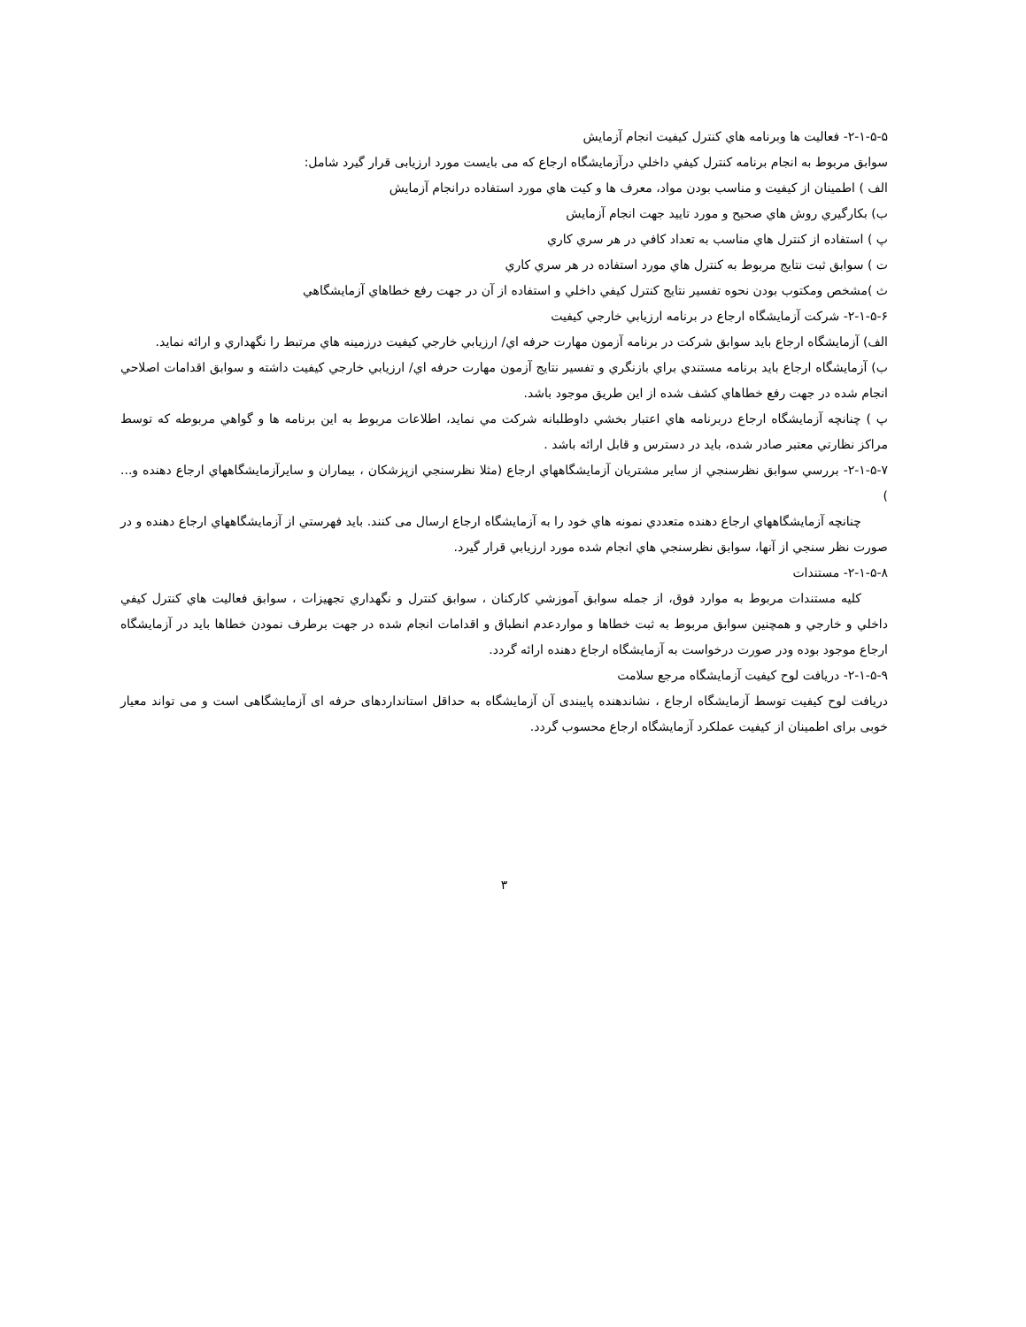۲-۱-۵-۵- فعاليت ها وبرنامه هاي كنترل كيفيت انجام آزمايش
سوابق مربوط به انجام برنامه كنترل كيفي داخلي درآزمايشگاه ارجاع كه می بايست مورد ارزيابی قرار گيرد شامل:
الف ) اطمينان از كيفيت و مناسب بودن مواد، معرف ها و كيت هاي مورد استفاده درانجام آزمايش
ب) بكارگيري روش هاي صحيح و مورد تاييد جهت انجام آزمايش
پ ) استفاده از كنترل هاي مناسب به تعداد كافي در هر سري كاري
ت ) سوابق ثبت نتايج مربوط به كنترل هاي مورد استفاده در هر سري كاري
ث )مشخص ومكتوب بودن نحوه تفسير نتايج كنترل كيفي داخلي و استفاده از آن در جهت رفع خطاهاي آزمايشگاهي
۲-۱-۵-۶- شركت آزمايشگاه ارجاع در برنامه ارزيابي خارجي كيفيت
الف) آزمايشگاه ارجاع بايد سوابق شركت در برنامه آزمون مهارت حرفه اي/ ارزيابي خارجي كيفيت درزمينه هاي مرتبط را نگهداري و ارائه نمايد.
ب) آزمايشگاه ارجاع بايد برنامه مستندي براي بازنگري و تفسير نتايج آزمون مهارت حرفه اي/ ارزيابي خارجي كيفيت داشته و سوابق اقدامات اصلاحي انجام شده در جهت رفع خطاهاي كشف شده از اين طريق موجود باشد.
پ ) چنانچه آزمايشگاه ارجاع دربرنامه هاي اعتبار بخشي داوطلبانه شركت مي نمايد، اطلاعات مربوط به اين برنامه ها و گواهي مربوطه كه توسط مراكز نظارتي معتبر صادر شده، بايد در دسترس و قابل ارائه باشد .
۲-۱-۵-۷- بررسي سوابق نظرسنجي از ساير مشتريان آزمايشگاههاي ارجاع (مثلا نظرسنجي ازپزشكان ، بيماران و سايرآزمايشگاههاي ارجاع دهنده و... )
چنانچه آزمايشگاههاي ارجاع دهنده متعددي نمونه هاي خود را به آزمايشگاه ارجاع ارسال می كنند. بايد فهرستي از آزمايشگاههاي ارجاع دهنده و در صورت نظر سنجي از آنها، سوابق نظرسنجي هاي انجام شده مورد ارزيابي قرار گيرد.
۲-۱-۵-۸- مستندات
كليه مستندات مربوط به موارد فوق، از جمله سوابق آموزشي كاركنان ، سوابق كنترل و نگهداري تجهيزات ، سوابق فعاليت هاي كنترل كيفي داخلي و خارجي و همچنين سوابق مربوط به ثبت خطاها و مواردعدم انطباق و اقدامات انجام شده در جهت برطرف نمودن خطاها بايد در آزمايشگاه ارجاع موجود بوده ودر صورت درخواست به آزمايشگاه ارجاع دهنده ارائه گردد.
۲-۱-۵-۹- دريافت لوح كيفيت آزمايشگاه مرجع سلامت
دریافت لوح کیفیت توسط آزمایشگاه ارجاع ، نشاندهنده پایبندی آن آزمایشگاه به حداقل استانداردهای حرفه ای آزمایشگاهی است و می تواند معیار خوبی برای اطمینان از کیفیت عملکرد آزمایشگاه ارجاع محسوب گردد.
۳